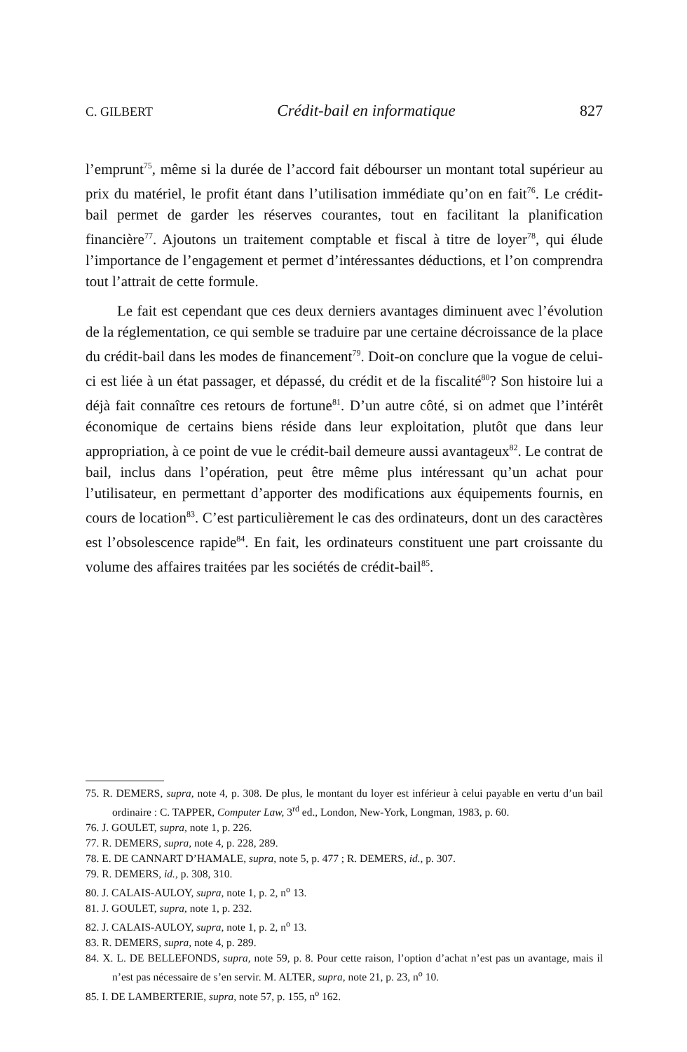C. GILBERT Crédit-bail en informatique 827
l’emprunt<sup>75</sup>, même si la durée de l’accord fait débourser un montant total supérieur au prix du matériel, le profit étant dans l’utilisation immédiate qu’on en fait<sup>76</sup>. Le crédit-bail permet de garder les réserves courantes, tout en facilitant la planification financière<sup>77</sup>. Ajoutons un traitement comptable et fiscal à titre de loyer<sup>78</sup>, qui élude l’importance de l’engagement et permet d’intéressantes déductions, et l’on comprendra tout l’attrait de cette formule.
Le fait est cependant que ces deux derniers avantages diminuent avec l’évolution de la réglementation, ce qui semble se traduire par une certaine décroissance de la place du crédit-bail dans les modes de financement<sup>79</sup>. Doit-on conclure que la vogue de celui-ci est liée à un état passager, et dépassé, du crédit et de la fiscalité<sup>80</sup>? Son histoire lui a déjà fait connaître ces retours de fortune<sup>81</sup>. D’un autre côté, si on admet que l’intérêt économique de certains biens réside dans leur exploitation, plutôt que dans leur appropriation, à ce point de vue le crédit-bail demeure aussi avantageux<sup>82</sup>. Le contrat de bail, inclus dans l’opération, peut être même plus intéressant qu’un achat pour l’utilisateur, en permettant d’apporter des modifications aux équipements fournis, en cours de location<sup>83</sup>. C’est particulièrement le cas des ordinateurs, dont un des caractères est l’obsolescence rapide<sup>84</sup>. En fait, les ordinateurs constituent une part croissante du volume des affaires traitées par les sociétés de crédit-bail<sup>85</sup>.
75. R. DEMERS, supra, note 4, p. 308. De plus, le montant du loyer est inférieur à celui payable en vertu d’un bail ordinaire : C. TAPPER, Computer Law, 3<sup>rd</sup> ed., London, New-York, Longman, 1983, p. 60.
76. J. GOULET, supra, note 1, p. 226.
77. R. DEMERS, supra, note 4, p. 228, 289.
78. E. DE CANNART D’HAMALE, supra, note 5, p. 477 ; R. DEMERS, id., p. 307.
79. R. DEMERS, id., p. 308, 310.
80. J. CALAIS-AULOY, supra, note 1, p. 2, n<sup>o</sup> 13.
81. J. GOULET, supra, note 1, p. 232.
82. J. CALAIS-AULOY, supra, note 1, p. 2, n<sup>o</sup> 13.
83. R. DEMERS, supra, note 4, p. 289.
84. X. L. DE BELLEFONDS, supra, note 59, p. 8. Pour cette raison, l’option d’achat n’est pas un avantage, mais il n’est pas nécessaire de s’en servir. M. ALTER, supra, note 21, p. 23, n<sup>o</sup> 10.
85. I. DE LAMBERTERIE, supra, note 57, p. 155, n<sup>o</sup> 162.